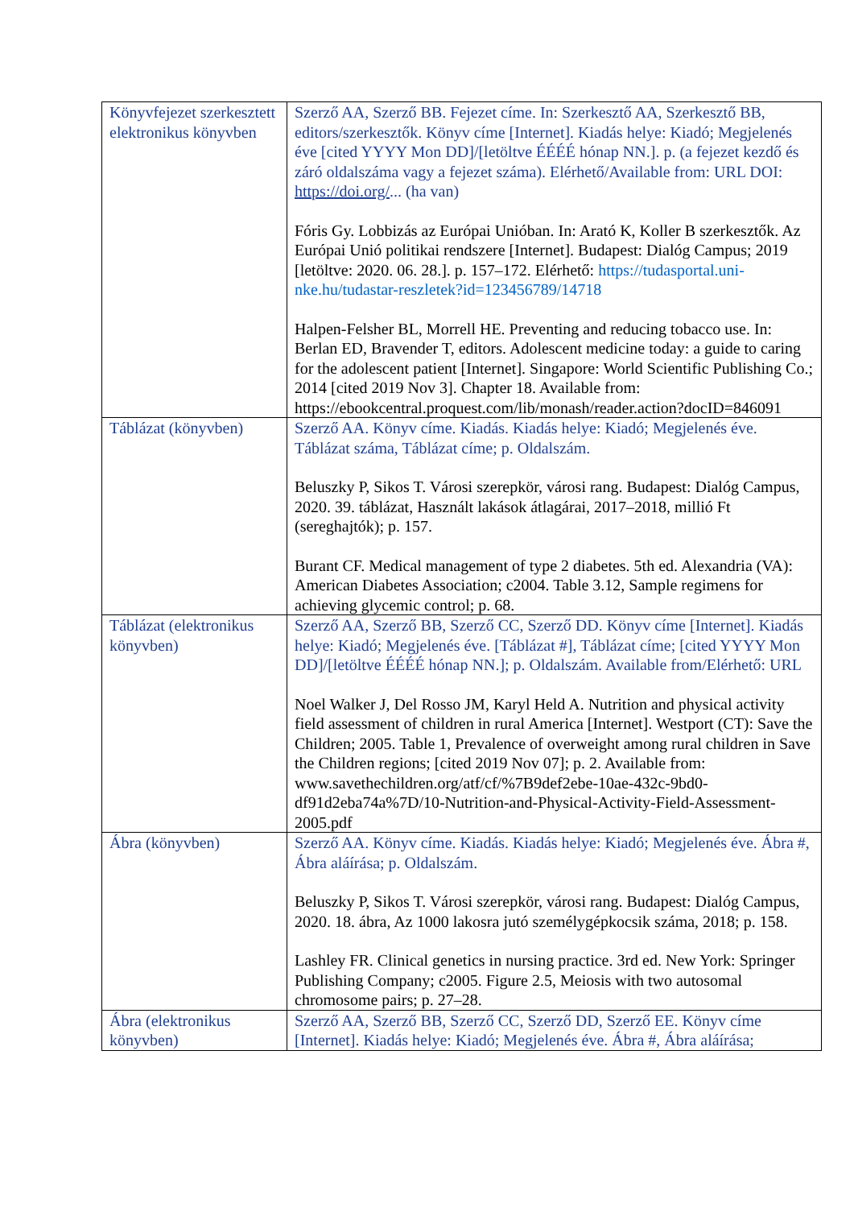| Könyvfejezet szerkesztett elektronikus könyvben | Szerző AA, Szerző BB. Fejezet címe. In: Szerkesztő AA, Szerkesztő BB, editors/szerkesztők. Könyv címe [Internet]. Kiadás helye: Kiadó; Megjelenés éve [cited YYYY Mon DD]/[letöltve ÉÉÉÉ hónap NN.]. p. (a fejezet kezdő és záró oldalszáma vagy a fejezet száma). Elérhető/Available from: URL DOI: https://doi.org/ ... (ha van) Fóris Gy. Lobbizás az Európai Unióban. In: Arató K, Koller B szerkesztők. Az Európai Unió politikai rendszere [Internet]. Budapest: Dialóg Campus; 2019 [letöltve: 2020. 06. 28.]. p. 157–172. Elérhető: https://tudasportal.uni-nke.hu/tudastar-reszletek?id=123456789/14718 Halpen-Felsher BL, Morrell HE. Preventing and reducing tobacco use. In: Berlan ED, Bravender T, editors. Adolescent medicine today: a guide to caring for the adolescent patient [Internet]. Singapore: World Scientific Publishing Co.; 2014 [cited 2019 Nov 3]. Chapter 18. Available from: https://ebookcentral.proquest.com/lib/monash/reader.action?docID=846091 |
| Táblázat (könyvben) | Szerző AA. Könyv címe. Kiadás. Kiadás helye: Kiadó; Megjelenés éve. Táblázat száma, Táblázat címe; p. Oldalszám. Beluszky P, Sikos T. Városi szerepkör, városi rang. Budapest: Dialóg Campus, 2020. 39. táblázat, Használt lakások átlagárai, 2017–2018, millió Ft (sereghajtók); p. 157. Burant CF. Medical management of type 2 diabetes. 5th ed. Alexandria (VA): American Diabetes Association; c2004. Table 3.12, Sample regimens for achieving glycemic control; p. 68. |
| Táblázat (elektronikus könyvben) | Szerző AA, Szerző BB, Szerző CC, Szerző DD. Könyv címe [Internet]. Kiadás helye: Kiadó; Megjelenés éve. [Táblázat #], Táblázat címe; [cited YYYY Mon DD]/[letöltve ÉÉÉÉ hónap NN.]; p. Oldalszám. Available from/Elérhető: URL Noel Walker J, Del Rosso JM, Karyl Held A. Nutrition and physical activity field assessment of children in rural America [Internet]. Westport (CT): Save the Children; 2005. Table 1, Prevalence of overweight among rural children in Save the Children regions; [cited 2019 Nov 07]; p. 2. Available from: www.savethechildren.org/atf/cf/%7B9def2ebe-10ae-432c-9bd0-df91d2eba74a%7D/10-Nutrition-and-Physical-Activity-Field-Assessment-2005.pdf |
| Ábra (könyvben) | Szerző AA. Könyv címe. Kiadás. Kiadás helye: Kiadó; Megjelenés éve. Ábra #, Ábra aláírása; p. Oldalszám. Beluszky P, Sikos T. Városi szerepkör, városi rang. Budapest: Dialóg Campus, 2020. 18. ábra, Az 1000 lakosra jutó személygépkocsik száma, 2018; p. 158. Lashley FR. Clinical genetics in nursing practice. 3rd ed. New York: Springer Publishing Company; c2005. Figure 2.5, Meiosis with two autosomal chromosome pairs; p. 27–28. |
| Ábra (elektronikus könyvben) | Szerző AA, Szerző BB, Szerző CC, Szerző DD, Szerző EE. Könyv címe [Internet]. Kiadás helye: Kiadó; Megjelenés éve. Ábra #, Ábra aláírása; |